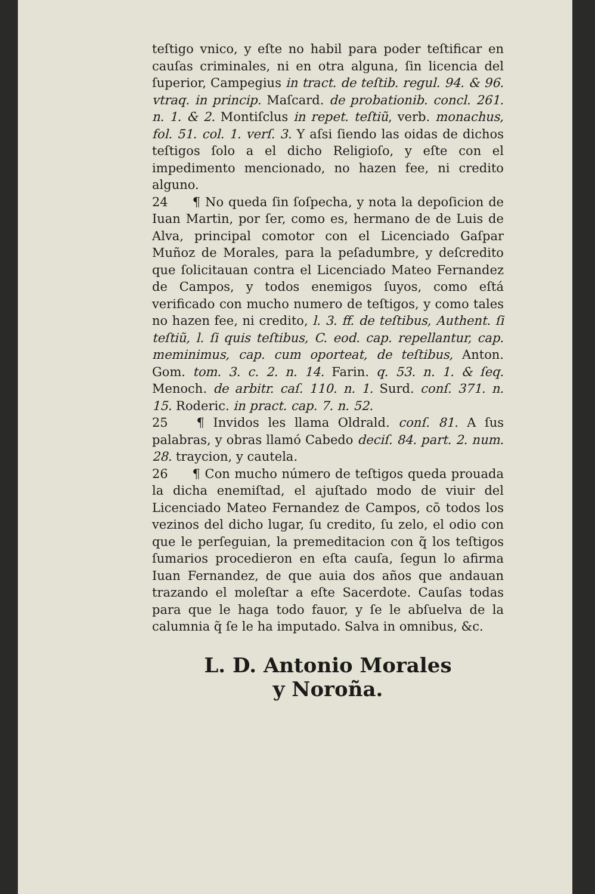teſtigo vnico, y eſte no habil para poder teſtificar en cauſas criminales, ni en otra alguna, ſin licencia del ſuperior, Campegius in tract. de teſtib. regul. 94. & 96. vtraq. in princip. Maſcard. de probationib. concl. 261. n. 1. & 2. Montiſclus in repet. teſtiũ, verb. monachus, fol. 51. col. 1. verſ. 3. Y aſsi ſiendo las oidas de dichos teſtigos ſolo a el dicho Religioſo, y eſte con el impedimento mencionado, no hazen fee, ni credito alguno.
24 ¶ No queda ſin ſoſpecha, y nota la depoſicion de Iuan Martin, por ſer, como es, hermano de de Luis de Alva, principal comotor con el Licenciado Gaſpar Muñoz de Morales, para la peſadumbre, y deſcredito que ſolicitauan contra el Licenciado Mateo Fernandez de Campos, y todos enemigos ſuyos, como eſtá verificado con mucho numero de teſtigos, y como tales no hazen fee, ni credito, l. 3. ff. de teſtibus, Authent. ſi teſtiũ, l. ſi quis teſtibus, C. eod. cap. repellantur, cap. meminimus, cap. cum oporteat, de teſtibus, Anton. Gom. tom. 3. c. 2. n. 14. Farin. q. 53. n. 1. & ſeq. Menoch. de arbitr. caſ. 110. n. 1. Surd. conſ. 371. n. 15. Roderic. in pract. cap. 7. n. 52.
25 ¶ Invidos les llama Oldrald. conſ. 81. A ſus palabras, y obras llamó Cabedo deciſ. 84. part. 2. num. 28. traycion, y cautela.
26 ¶ Con mucho número de teſtigos queda prouada la dicha enemiſtad, el ajuſtado modo de viuir del Licenciado Mateo Fernandez de Campos, cõ todos los vezinos del dicho lugar, ſu credito, ſu zelo, el odio con que le perſeguian, la premeditacion con q̃ los teſtigos ſumarios procedieron en eſta cauſa, ſegun lo afirma Iuan Fernandez, de que auia dos años que andauan trazando el moleſtar a eſte Sacerdote. Cauſas todas para que le haga todo fauor, y ſe le abſuelva de la calumnia q̃ ſe le ha imputado. Salva in omnibus, &c.
L. D. Antonio Morales
y Noroña.